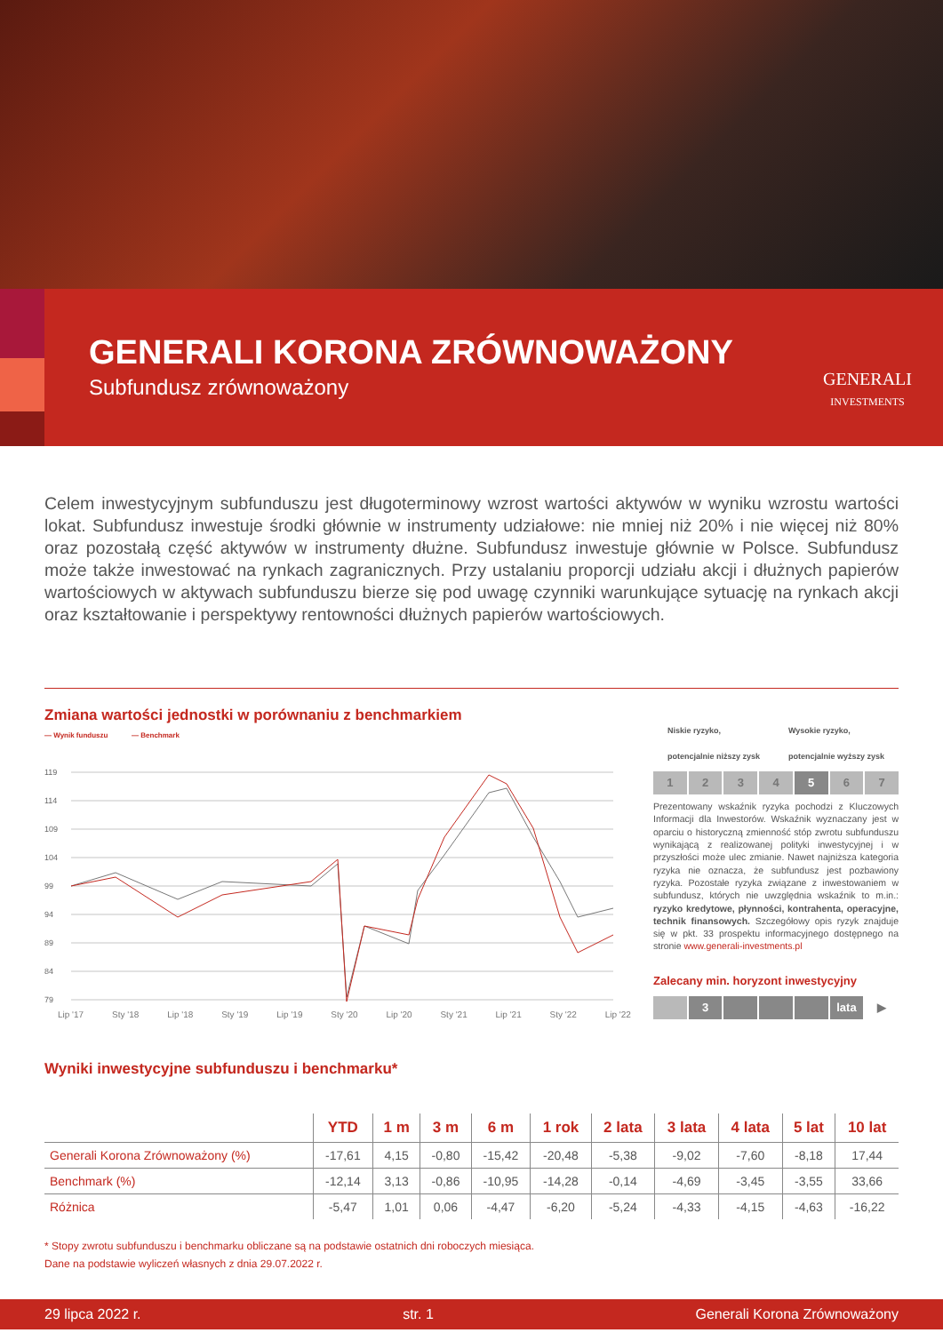GENERALI KORONA ZRÓWNOWAŻONY
Subfundusz zrównoważony
GENERALI
INVESTMENTS
Celem inwestycyjnym subfunduszu jest długoterminowy wzrost wartości aktywów w wyniku wzrostu wartości lokat. Subfundusz inwestuje środki głównie w instrumenty udziałowe: nie mniej niż 20% i nie więcej niż 80% oraz pozostałą część aktywów w instrumenty dłużne. Subfundusz inwestuje głównie w Polsce. Subfundusz może także inwestować na rynkach zagranicznych. Przy ustalaniu proporcji udziału akcji i dłużnych papierów wartościowych w aktywach subfunduszu bierze się pod uwagę czynniki warunkujące sytuację na rynkach akcji oraz kształtowanie i perspektywy rentowności dłużnych papierów wartościowych.
Zmiana wartości jednostki w porównaniu z benchmarkiem
— Wynik funduszu — Benchmark
119
114
109
104
99
94
89
84
79
Lip '17 Sty '18 Lip '18 Sty '19 Lip '19 Sty '20 Lip '20 Sty '21 Lip '21 Sty '22 Lip '22
Niskie ryzyko,
potencjalnie niższy zysk Wysokie ryzyko,
potencjalnie wyższy zysk
1 2 3 4 5 6 7
Prezentowany wskaźnik ryzyka pochodzi z Kluczowych Informacji dla Inwestorów. Wskaźnik wyznaczany jest w oparciu o historyczną zmienność stóp zwrotu subfunduszu wynikającą z realizowanej polityki inwestycyjnej i w przyszłości może ulec zmianie. Nawet najniższa kategoria ryzyka nie oznacza, że subfundusz jest pozbawiony ryzyka. Pozostałe ryzyka związane z inwestowaniem w subfundusz, których nie uwzględnia wskaźnik to m.in.: ryzyko kredytowe, płynności, kontrahenta, operacyjne, technik finansowych. Szczegółowy opis ryzyk znajduje się w pkt. 33 prospektu informacyjnego dostępnego na stronie www.generali-investments.pl
Zalecany min. horyzont inwestycyjny
3 lata ▶
Wyniki inwestycyjne subfunduszu i benchmarku*
| | YTD | 1 m | 3 m | 6 m | 1 rok | 2 lata | 3 lata | 4 lata | 5 lat | 10 lat |
| --- | --- | --- | --- | --- | --- | --- | --- | --- | --- | --- |
| Generali Korona Zrównoważony (%) | -17,61 | 4,15 | -0,80 | -15,42 | -20,48 | -5,38 | -9,02 | -7,60 | -8,18 | 17,44 |
| Benchmark (%) | -12,14 | 3,13 | -0,86 | -10,95 | -14,28 | -0,14 | -4,69 | -3,45 | -3,55 | 33,66 |
| Różnica | -5,47 | 1,01 | 0,06 | -4,47 | -6,20 | -5,24 | -4,33 | -4,15 | -4,63 | -16,22 |
* Stopy zwrotu subfunduszu i benchmarku obliczane są na podstawie ostatnich dni roboczych miesiąca.
Dane na podstawie wyliczeń własnych z dnia 29.07.2022 r.
29 lipca 2022 r. str. 1 Generali Korona Zrównoważony